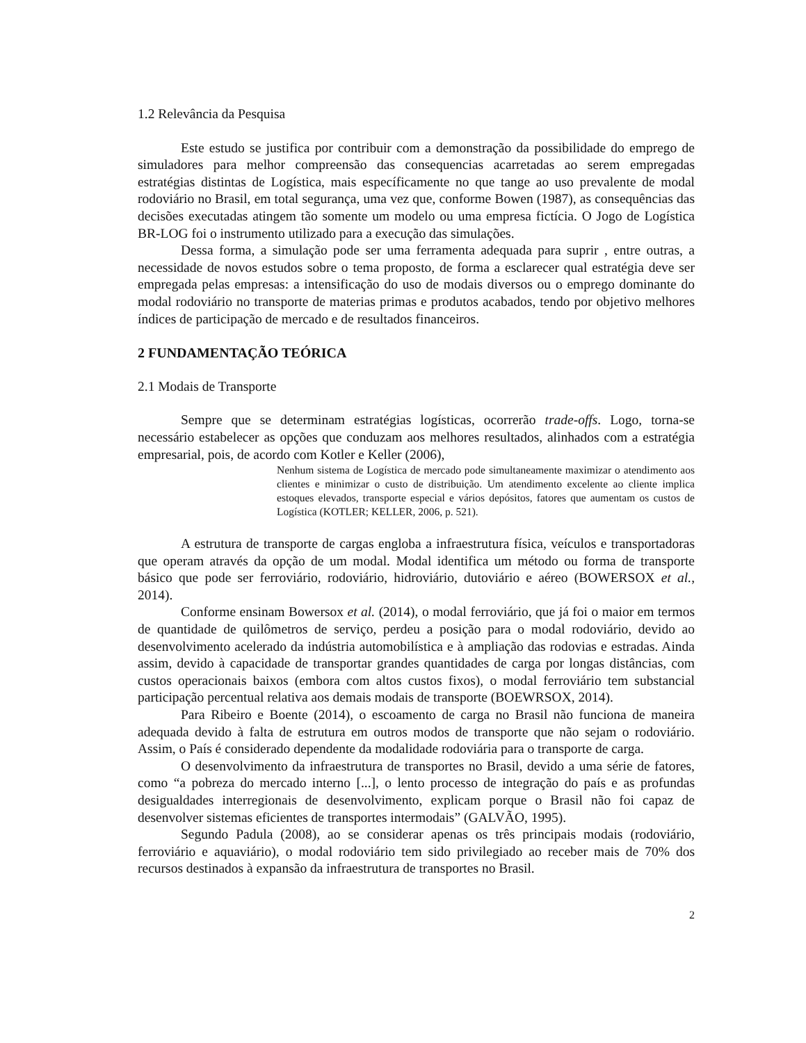1.2 Relevância da Pesquisa
Este estudo se justifica por contribuir com a demonstração da possibilidade do emprego de simuladores para melhor compreensão das consequencias acarretadas ao serem empregadas estratégias distintas de Logística, mais específicamente no que tange ao uso prevalente de modal rodoviário no Brasil, em total segurança, uma vez que, conforme Bowen (1987), as consequências das decisões executadas atingem tão somente um modelo ou uma empresa fictícia. O Jogo de Logística BR-LOG foi o instrumento utilizado para a execução das simulações.
Dessa forma, a simulação pode ser uma ferramenta adequada para suprir , entre outras, a necessidade de novos estudos sobre o tema proposto, de forma a esclarecer qual estratégia deve ser empregada pelas empresas: a intensificação do uso de modais diversos ou o emprego dominante do modal rodoviário no transporte de materias primas e produtos acabados, tendo por objetivo melhores índices de participação de mercado e de resultados financeiros.
2 FUNDAMENTAÇÃO TEÓRICA
2.1 Modais de Transporte
Sempre que se determinam estratégias logísticas, ocorrerão trade-offs. Logo, torna-se necessário estabelecer as opções que conduzam aos melhores resultados, alinhados com a estratégia empresarial, pois, de acordo com Kotler e Keller (2006),
Nenhum sistema de Logística de mercado pode simultaneamente maximizar o atendimento aos clientes e minimizar o custo de distribuição. Um atendimento excelente ao cliente implica estoques elevados, transporte especial e vários depósitos, fatores que aumentam os custos de Logística (KOTLER; KELLER, 2006, p. 521).
A estrutura de transporte de cargas engloba a infraestrutura física, veículos e transportadoras que operam através da opção de um modal. Modal identifica um método ou forma de transporte básico que pode ser ferroviário, rodoviário, hidroviário, dutoviário e aéreo (BOWERSOX et al., 2014).
Conforme ensinam Bowersox et al. (2014), o modal ferroviário, que já foi o maior em termos de quantidade de quilômetros de serviço, perdeu a posição para o modal rodoviário, devido ao desenvolvimento acelerado da indústria automobilística e à ampliação das rodovias e estradas. Ainda assim, devido à capacidade de transportar grandes quantidades de carga por longas distâncias, com custos operacionais baixos (embora com altos custos fixos), o modal ferroviário tem substancial participação percentual relativa aos demais modais de transporte (BOEWRSOX, 2014).
Para Ribeiro e Boente (2014), o escoamento de carga no Brasil não funciona de maneira adequada devido à falta de estrutura em outros modos de transporte que não sejam o rodoviário. Assim, o País é considerado dependente da modalidade rodoviária para o transporte de carga.
O desenvolvimento da infraestrutura de transportes no Brasil, devido a uma série de fatores, como “a pobreza do mercado interno [...], o lento processo de integração do país e as profundas desigualdades interregionais de desenvolvimento, explicam porque o Brasil não foi capaz de desenvolver sistemas eficientes de transportes intermodais” (GALVÃO, 1995).
Segundo Padula (2008), ao se considerar apenas os três principais modais (rodoviário, ferroviário e aquaviário), o modal rodoviário tem sido privilegiado ao receber mais de 70% dos recursos destinados à expansão da infraestrutura de transportes no Brasil.
2